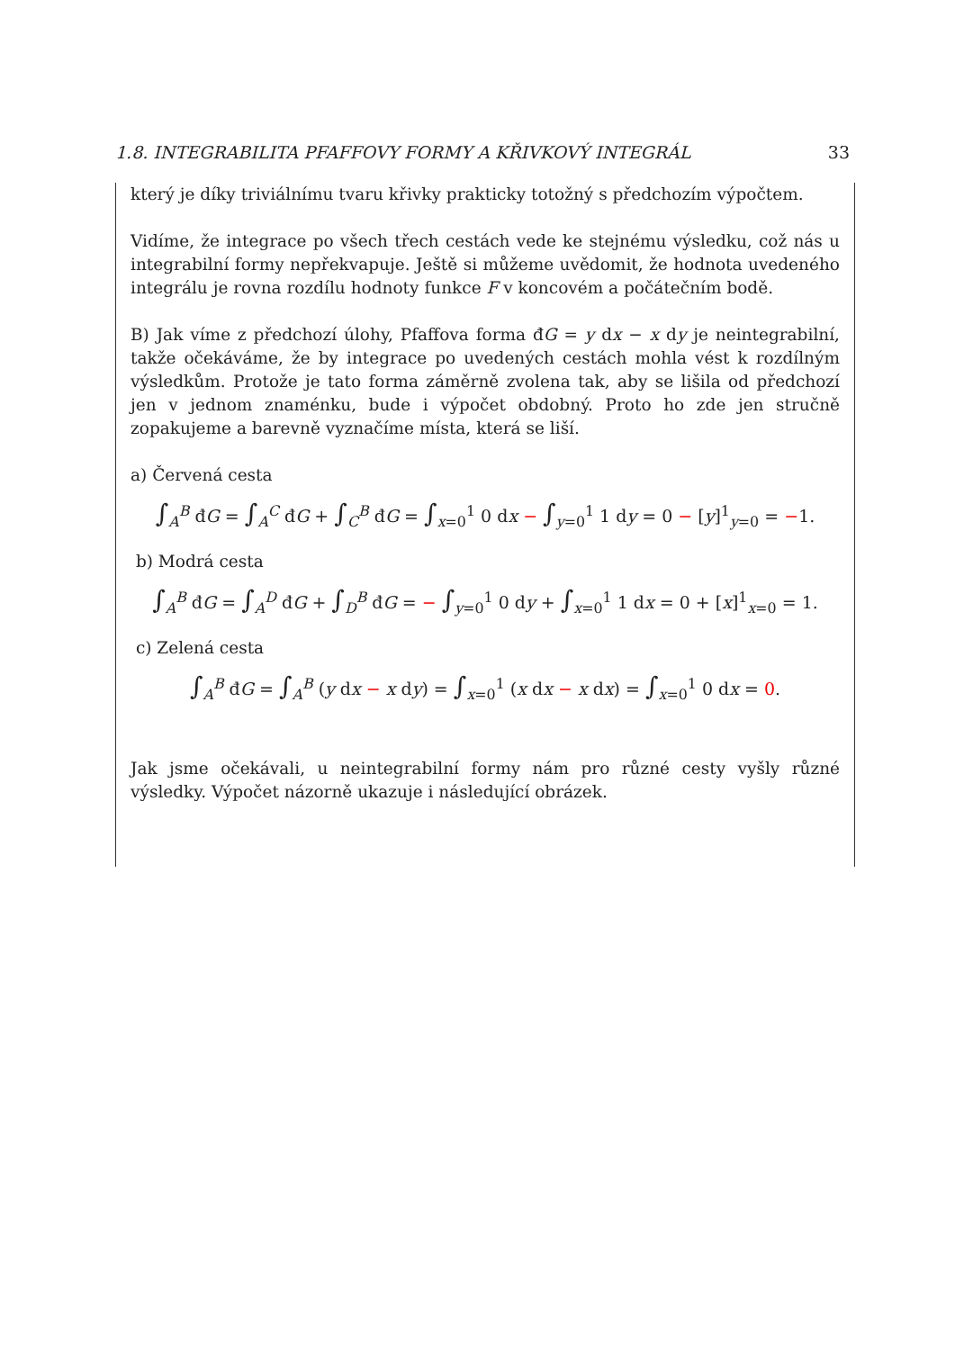1.8. INTEGRABILITA PFAFFOVY FORMY A KŘIVKOVÝ INTEGRÁL 33
který je díky triviálnímu tvaru křivky prakticky totožný s předchozím výpočtem.
Vidíme, že integrace po všech třech cestách vede ke stejnému výsledku, což nás u integrabilní formy nepřekvapuje. Ještě si můžeme uvědomit, že hodnota uvedeného integrálu je rovna rozdílu hodnoty funkce F v koncovém a počátečním bodě.
B) Jak víme z předchozí úlohy, Pfaffova forma đG = y dx − x dy je neintegrabilní, takže očekáváme, že by integrace po uvedených cestách mohla vést k rozdílným výsledkům. Protože je tato forma záměrně zvolena tak, aby se lišila od předchozí jen v jednom znaménku, bude i výpočet obdobný. Proto ho zde jen stručně zopakujeme a barevně vyznačíme místa, která se liší.
a) Červená cesta
∫<sub>A</sub><sup>B</sup> đG = ∫<sub>A</sub><sup>C</sup> đG + ∫<sub>C</sub><sup>B</sup> đG = ∫<sub>x=0</sub><sup>1</sup> 0 dx − ∫<sub>y=0</sub><sup>1</sup> 1 dy = 0 − [y]<sup>1</sup><sub>y=0</sub> = −1.
b) Modrá cesta
∫<sub>A</sub><sup>B</sup> đG = ∫<sub>A</sub><sup>D</sup> đG + ∫<sub>D</sub><sup>B</sup> đG = − ∫<sub>y=0</sub><sup>1</sup> 0 dy + ∫<sub>x=0</sub><sup>1</sup> 1 dx = 0 + [x]<sup>1</sup><sub>x=0</sub> = 1.
c) Zelená cesta
∫<sub>A</sub><sup>B</sup> đG = ∫<sub>A</sub><sup>B</sup> (y dx − x dy) = ∫<sub>x=0</sub><sup>1</sup> (x dx − x dx) = ∫<sub>x=0</sub><sup>1</sup> 0 dx = 0.
Jak jsme očekávali, u neintegrabilní formy nám pro různé cesty vyšly různé výsledky. Výpočet názorně ukazuje i následující obrázek.